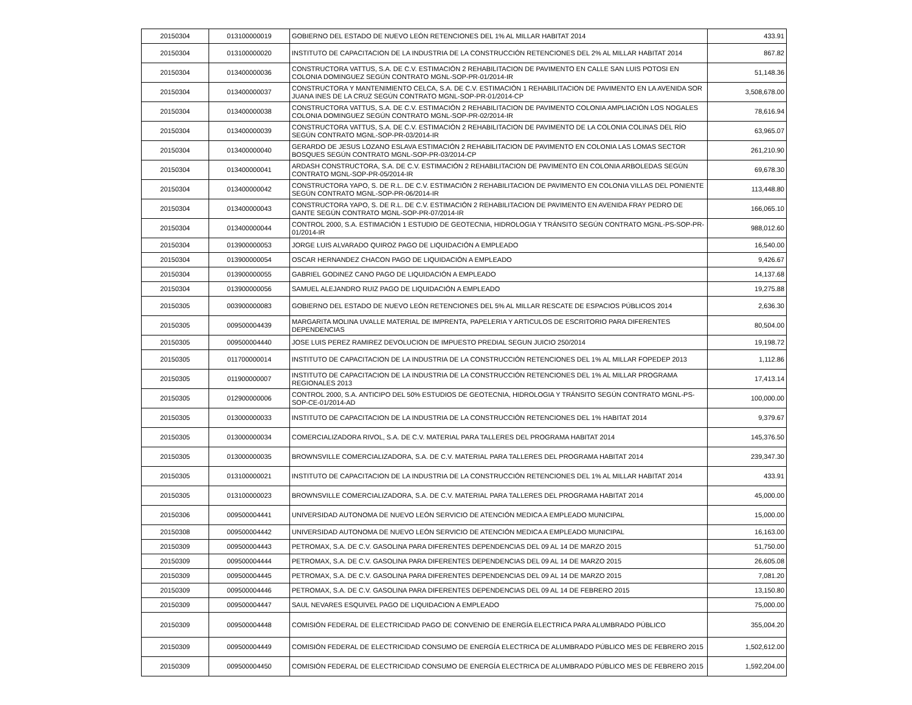| 20150304 | 013100000019 | GOBIERNO DEL ESTADO DE NUEVO LEÓN RETENCIONES DEL 1% AL MILLAR HABITAT 2014 | 433.91 |
| 20150304 | 013100000020 | INSTITUTO DE CAPACITACION DE LA INDUSTRIA DE LA CONSTRUCCIÓN RETENCIONES DEL 2% AL MILLAR HABITAT 2014 | 867.82 |
| 20150304 | 013400000036 | CONSTRUCTORA VATTUS, S.A. DE C.V. ESTIMACIÓN 2 REHABILITACION DE PAVIMENTO EN CALLE SAN LUIS POTOSI EN COLONIA DOMINGUEZ SEGÚN CONTRATO MGNL-SOP-PR-01/2014-IR | 51,148.36 |
| 20150304 | 013400000037 | CONSTRUCTORA Y MANTENIMIENTO CELCA, S.A. DE C.V. ESTIMACIÓN 1 REHABILITACION DE PAVIMENTO EN LA AVENIDA SOR JUANA INES DE LA CRUZ SEGÚN CONTRATO MGNL-SOP-PR-01/2014-CP | 3,508,678.00 |
| 20150304 | 013400000038 | CONSTRUCTORA VATTUS, S.A. DE C.V. ESTIMACIÓN 2 REHABILITACION DE PAVIMENTO COLONIA AMPLIACIÓN LOS NOGALES COLONIA DOMINGUEZ SEGÚN CONTRATO MGNL-SOP-PR-02/2014-IR | 78,616.94 |
| 20150304 | 013400000039 | CONSTRUCTORA VATTUS, S.A. DE C.V. ESTIMACIÓN 2 REHABILITACION DE PAVIMENTO DE LA COLONIA COLINAS DEL RÍO SEGÚN CONTRATO MGNL-SOP-PR-03/2014-IR | 63,965.07 |
| 20150304 | 013400000040 | GERARDO DE JESUS LOZANO ESLAVA ESTIMACIÓN 2 REHABILITACION DE PAVIMENTO EN COLONIA LAS LOMAS SECTOR BOSQUES SEGÚN CONTRATO MGNL-SOP-PR-03/2014-CP | 261,210.90 |
| 20150304 | 013400000041 | ARDASH CONSTRUCTORA, S.A. DE C.V. ESTIMACIÓN 2 REHABILITACION DE PAVIMENTO EN COLONIA ARBOLEDAS SEGÚN CONTRATO MGNL-SOP-PR-05/2014-IR | 69,678.30 |
| 20150304 | 013400000042 | CONSTRUCTORA YAPO, S. DE R.L. DE C.V. ESTIMACIÓN 2 REHABILITACION DE PAVIMENTO EN COLONIA VILLAS DEL PONIENTE SEGÚN CONTRATO MGNL-SOP-PR-06/2014-IR | 113,448.80 |
| 20150304 | 013400000043 | CONSTRUCTORA YAPO, S. DE R.L. DE C.V. ESTIMACIÓN 2 REHABILITACION DE PAVIMENTO EN AVENIDA FRAY PEDRO DE GANTE SEGÚN CONTRATO MGNL-SOP-PR-07/2014-IR | 166,065.10 |
| 20150304 | 013400000044 | CONTROL 2000, S.A. ESTIMACIÓN 1 ESTUDIO DE GEOTECNIA, HIDROLOGIA Y TRÁNSITO SEGÚN CONTRATO MGNL-PS-SOP-PR-01/2014-IR | 988,012.60 |
| 20150304 | 013900000053 | JORGE LUIS ALVARADO QUIROZ PAGO DE LIQUIDACIÓN A EMPLEADO | 16,540.00 |
| 20150304 | 013900000054 | OSCAR HERNANDEZ CHACON PAGO DE LIQUIDACIÓN A EMPLEADO | 9,426.67 |
| 20150304 | 013900000055 | GABRIEL GODINEZ CANO PAGO DE LIQUIDACIÓN A EMPLEADO | 14,137.68 |
| 20150304 | 013900000056 | SAMUEL ALEJANDRO RUIZ PAGO DE LIQUIDACIÓN A EMPLEADO | 19,275.88 |
| 20150305 | 003900000083 | GOBIERNO DEL ESTADO DE NUEVO LEÓN RETENCIONES DEL 5% AL MILLAR RESCATE DE ESPACIOS PÚBLICOS 2014 | 2,636.30 |
| 20150305 | 009500004439 | MARGARITA MOLINA UVALLE MATERIAL DE IMPRENTA, PAPELERIA Y ARTICULOS DE ESCRITORIO PARA DIFERENTES DEPENDENCIAS | 80,504.00 |
| 20150305 | 009500004440 | JOSE LUIS PEREZ RAMIREZ DEVOLUCION DE IMPUESTO PREDIAL SEGUN JUICIO 250/2014 | 19,198.72 |
| 20150305 | 011700000014 | INSTITUTO DE CAPACITACION DE LA INDUSTRIA DE LA CONSTRUCCIÓN RETENCIONES DEL 1% AL MILLAR FOPEDEP 2013 | 1,112.86 |
| 20150305 | 011900000007 | INSTITUTO DE CAPACITACION DE LA INDUSTRIA DE LA CONSTRUCCIÓN RETENCIONES DEL 1% AL MILLAR PROGRAMA REGIONALES 2013 | 17,413.14 |
| 20150305 | 012900000006 | CONTROL 2000, S.A. ANTICIPO DEL 50% ESTUDIOS DE GEOTECNIA, HIDROLOGIA Y TRÁNSITO SEGÚN CONTRATO MGNL-PS-SOP-CE-01/2014-AD | 100,000.00 |
| 20150305 | 013000000033 | INSTITUTO DE CAPACITACION DE LA INDUSTRIA DE LA CONSTRUCCIÓN RETENCIONES DEL 1% HABITAT 2014 | 9,379.67 |
| 20150305 | 013000000034 | COMERCIALIZADORA RIVOL, S.A. DE C.V. MATERIAL PARA TALLERES DEL PROGRAMA HABITAT 2014 | 145,376.50 |
| 20150305 | 013000000035 | BROWNSVILLE COMERCIALIZADORA, S.A. DE C.V. MATERIAL PARA TALLERES DEL PROGRAMA HABITAT 2014 | 239,347.30 |
| 20150305 | 013100000021 | INSTITUTO DE CAPACITACION DE LA INDUSTRIA DE LA CONSTRUCCIÓN RETENCIONES DEL 1% AL MILLAR HABITAT 2014 | 433.91 |
| 20150305 | 013100000023 | BROWNSVILLE COMERCIALIZADORA, S.A. DE C.V. MATERIAL PARA TALLERES DEL PROGRAMA HABITAT 2014 | 45,000.00 |
| 20150306 | 009500004441 | UNIVERSIDAD AUTONOMA DE NUEVO LEÓN SERVICIO DE ATENCIÓN MEDICA A EMPLEADO MUNICIPAL | 15,000.00 |
| 20150308 | 009500004442 | UNIVERSIDAD AUTONOMA DE NUEVO LEÓN SERVICIO DE ATENCIÓN MEDICA A EMPLEADO MUNICIPAL | 16,163.00 |
| 20150309 | 009500004443 | PETROMAX, S.A. DE C.V. GASOLINA PARA DIFERENTES DEPENDENCIAS DEL 09 AL 14 DE MARZO 2015 | 51,750.00 |
| 20150309 | 009500004444 | PETROMAX, S.A. DE C.V. GASOLINA PARA DIFERENTES DEPENDENCIAS DEL 09 AL 14 DE MARZO 2015 | 26,605.08 |
| 20150309 | 009500004445 | PETROMAX, S.A. DE C.V. GASOLINA PARA DIFERENTES DEPENDENCIAS DEL 09 AL 14 DE MARZO 2015 | 7,081.20 |
| 20150309 | 009500004446 | PETROMAX, S.A. DE C.V. GASOLINA PARA DIFERENTES DEPENDENCIAS DEL 09 AL 14 DE FEBRERO 2015 | 13,150.80 |
| 20150309 | 009500004447 | SAUL NEVARES ESQUIVEL PAGO DE LIQUIDACION A EMPLEADO | 75,000.00 |
| 20150309 | 009500004448 | COMISIÓN FEDERAL DE ELECTRICIDAD PAGO DE CONVENIO DE ENERGÍA ELECTRICA PARA ALUMBRADO PÚBLICO | 355,004.20 |
| 20150309 | 009500004449 | COMISIÓN FEDERAL DE ELECTRICIDAD CONSUMO DE ENERGÍA ELECTRICA DE ALUMBRADO PÚBLICO MES DE FEBRERO 2015 | 1,502,612.00 |
| 20150309 | 009500004450 | COMISIÓN FEDERAL DE ELECTRICIDAD CONSUMO DE ENERGÍA ELECTRICA DE ALUMBRADO PÚBLICO MES DE FEBRERO 2015 | 1,592,204.00 |